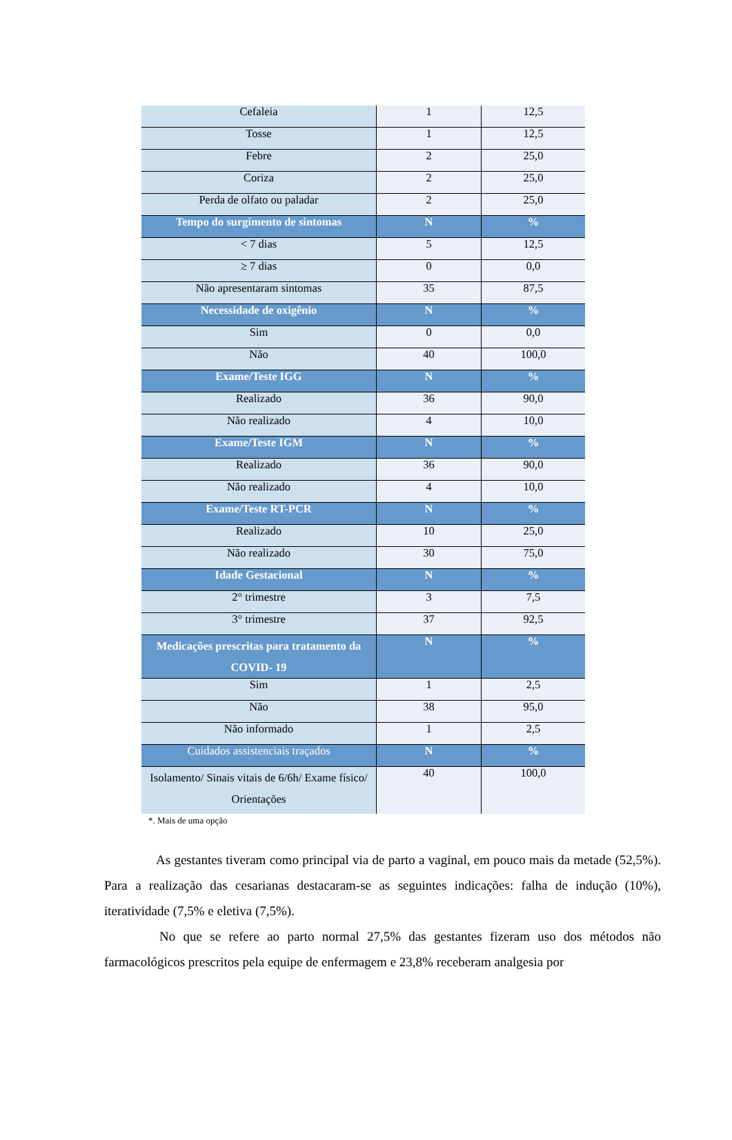| Cefaleia | 1 | 12,5 |
| Tosse | 1 | 12,5 |
| Febre | 2 | 25,0 |
| Coriza | 2 | 25,0 |
| Perda de olfato ou paladar | 2 | 25,0 |
| Tempo do surgimento de sintomas | N | % |
| < 7 dias | 5 | 12,5 |
| ≥ 7 dias | 0 | 0,0 |
| Não apresentaram sintomas | 35 | 87,5 |
| Necessidade de oxigênio | N | % |
| Sim | 0 | 0,0 |
| Não | 40 | 100,0 |
| Exame/Teste IGG | N | % |
| Realizado | 36 | 90,0 |
| Não realizado | 4 | 10,0 |
| Exame/Teste IGM | N | % |
| Realizado | 36 | 90,0 |
| Não realizado | 4 | 10,0 |
| Exame/Teste RT-PCR | N | % |
| Realizado | 10 | 25,0 |
| Não realizado | 30 | 75,0 |
| Idade Gestacional | N | % |
| 2° trimestre | 3 | 7,5 |
| 3° trimestre | 37 | 92,5 |
| Medicações prescritas para tratamento da COVID- 19 | N | % |
| Sim | 1 | 2,5 |
| Não | 38 | 95,0 |
| Não informado | 1 | 2,5 |
| Cuidados assistenciais traçados | N | % |
| Isolamento/ Sinais vitais de 6/6h/ Exame físico/ Orientações | 40 | 100,0 |
*. Mais de uma opção
As gestantes tiveram como principal via de parto a vaginal, em pouco mais da metade (52,5%). Para a realização das cesarianas destacaram-se as seguintes indicações: falha de indução (10%), iteratividade (7,5% e eletiva (7,5%).
No que se refere ao parto normal 27,5% das gestantes fizeram uso dos métodos não farmacológicos prescritos pela equipe de enfermagem e 23,8% receberam analgesia por